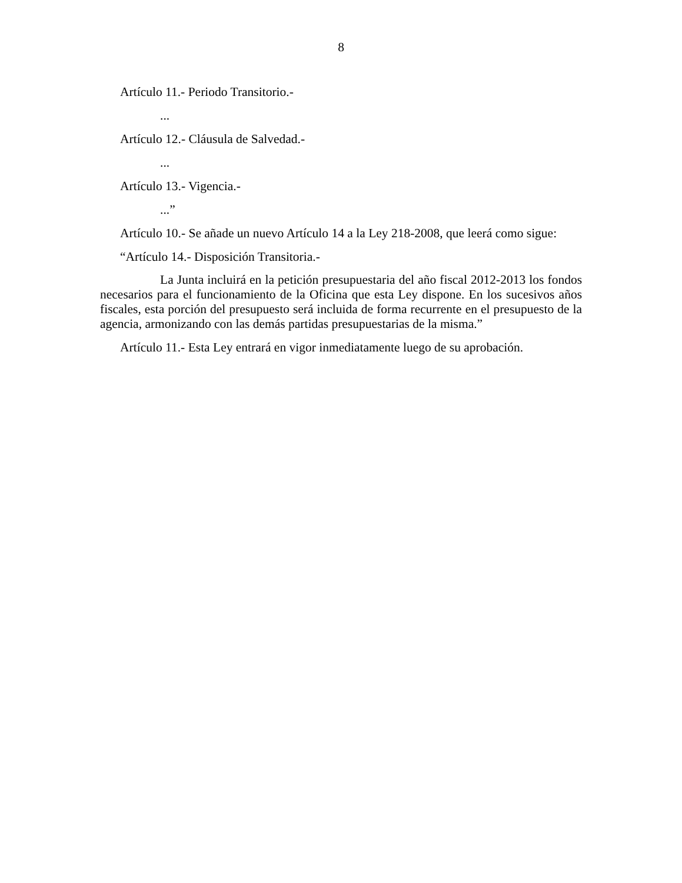8
Artículo 11.- Periodo Transitorio.-
...
Artículo 12.- Cláusula de Salvedad.-
...
Artículo 13.- Vigencia.-
...”
Artículo 10.- Se añade un nuevo Artículo 14 a la Ley 218-2008, que leerá como sigue:
“Artículo 14.- Disposición Transitoria.-
La Junta incluirá en la petición presupuestaria del año fiscal 2012-2013 los fondos necesarios para el funcionamiento de la Oficina que esta Ley dispone. En los sucesivos años fiscales, esta porción del presupuesto será incluida de forma recurrente en el presupuesto de la agencia, armonizando con las demás partidas presupuestarias de la misma.”
Artículo 11.- Esta Ley entrará en vigor inmediatamente luego de su aprobación.